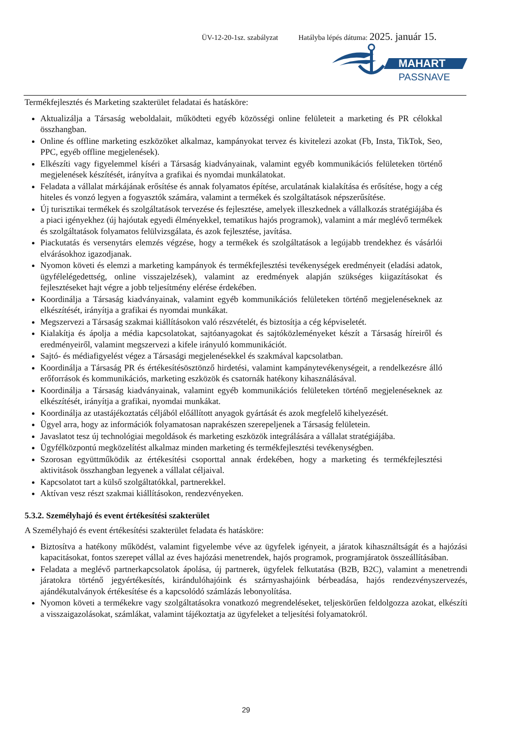ÜV-12-20-1sz. szabályzat Hatályba lépés dátuma: 2025. január 15.
MAHART
PASSNAVE
Termékfejlesztés és Marketing szakterület feladatai és hatásköre:
Aktualizálja a Társaság weboldalait, működteti egyéb közösségi online felületeit a marketing és PR célokkal összhangban.
Online és offline marketing eszközöket alkalmaz, kampányokat tervez és kivitelezi azokat (Fb, Insta, TikTok, Seo, PPC, egyéb offline megjelenések).
Elkészíti vagy figyelemmel kíséri a Társaság kiadványainak, valamint egyéb kommunikációs felületeken történő megjelenések készítését, irányítva a grafikai és nyomdai munkálatokat.
Feladata a vállalat márkájának erősítése és annak folyamatos építése, arculatának kialakítása és erősítése, hogy a cég hiteles és vonzó legyen a fogyasztók számára, valamint a termékek és szolgáltatások népszerűsítése.
Új turisztikai termékek és szolgáltatások tervezése és fejlesztése, amelyek illeszkednek a vállalkozás stratégiájába és a piaci igényekhez (új hajóutak egyedi élményekkel, tematikus hajós programok), valamint a már meglévő termékek és szolgáltatások folyamatos felülvizsgálata, és azok fejlesztése, javítása.
Piackutatás és versenytárs elemzés végzése, hogy a termékek és szolgáltatások a legújabb trendekhez és vásárlói elvárásokhoz igazodjanak.
Nyomon követi és elemzi a marketing kampányok és termékfejlesztési tevékenységek eredményeit (eladási adatok, ügyfélelégedettség, online visszajelzések), valamint az eredmények alapján szükséges kiigazításokat és fejlesztéseket hajt végre a jobb teljesítmény elérése érdekében.
Koordinálja a Társaság kiadványainak, valamint egyéb kommunikációs felületeken történő megjelenéseknek az elkészítését, irányítja a grafikai és nyomdai munkákat.
Megszervezi a Társaság szakmai kiállításokon való részvételét, és biztosítja a cég képviseletét.
Kialakítja és ápolja a média kapcsolatokat, sajtóanyagokat és sajtóközleményeket készít a Társaság híreiről és eredményeiről, valamint megszervezi a kifele irányuló kommunikációt.
Sajtó- és médiafigyelést végez a Társasági megjelenésekkel és szakmával kapcsolatban.
Koordinálja a Társaság PR és értékesítésösztönző hirdetési, valamint kampánytevékenységeit, a rendelkezésre álló erőforrások és kommunikációs, marketing eszközök és csatornák hatékony kihasználásával.
Koordinálja a Társaság kiadványainak, valamint egyéb kommunikációs felületeken történő megjelenéseknek az elkészítését, irányítja a grafikai, nyomdai munkákat.
Koordinálja az utastájékoztatás céljából előállított anyagok gyártását és azok megfelelő kihelyezését.
Ügyel arra, hogy az információk folyamatosan naprakészen szerepeljenek a Társaság felületein.
Javaslatot tesz új technológiai megoldások és marketing eszközök integrálására a vállalat stratégiájába.
Ügyfélközpontú megközelítést alkalmaz minden marketing és termékfejlesztési tevékenységben.
Szorosan együttműködik az értékesítési csoporttal annak érdekében, hogy a marketing és termékfejlesztési aktivitások összhangban legyenek a vállalat céljaival.
Kapcsolatot tart a külső szolgáltatókkal, partnerekkel.
Aktívan vesz részt szakmai kiállításokon, rendezvényeken.
5.3.2. Személyhajó és event értékesítési szakterület
A Személyhajó és event értékesítési szakterület feladata és hatásköre:
Biztosítva a hatékony működést, valamint figyelembe véve az ügyfelek igényeit, a járatok kihasználtságát és a hajózási kapacitásokat, fontos szerepet vállal az éves hajózási menetrendek, hajós programok, programjáratok összeállításában.
Feladata a meglévő partnerkapcsolatok ápolása, új partnerek, ügyfelek felkutatása (B2B, B2C), valamint a menetrendi járatokra történő jegyértékesítés, kirándulóhajóink és szárnyashajóink bérbeadása, hajós rendezvényszervezés, ajándékutalványok értékesítése és a kapcsolódó számlázás lebonyolítása.
Nyomon követi a termékekre vagy szolgáltatásokra vonatkozó megrendeléseket, teljeskörűen feldolgozza azokat, elkészíti a visszaigazolásokat, számlákat, valamint tájékoztatja az ügyfeleket a teljesítési folyamatokról.
29